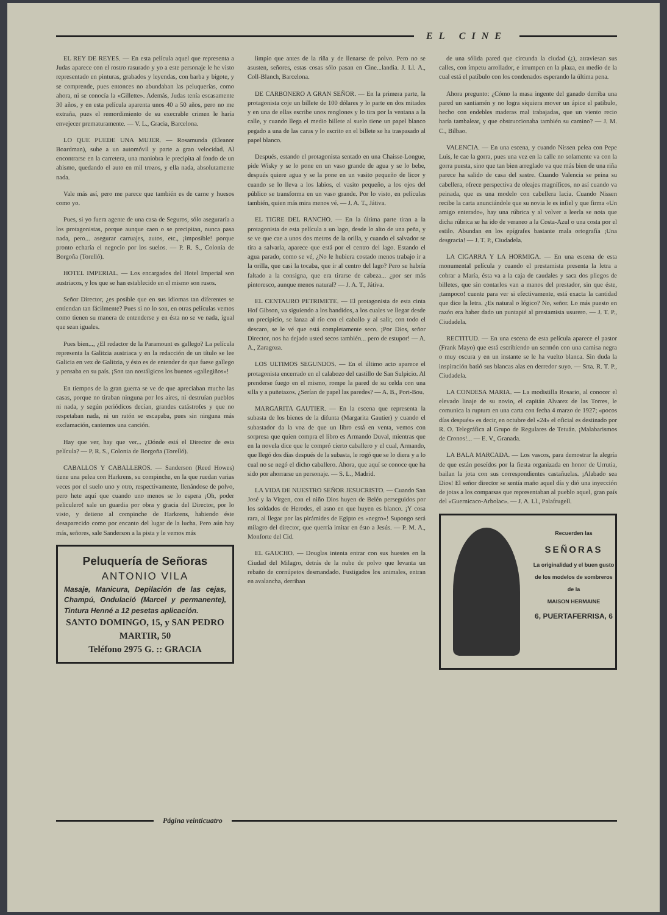EL CINE
EL REY DE REYES. — En esta película aquel que representa a Judas aparece con el rostro rasurado y yo a este personaje le he visto representado en pinturas, grabados y leyendas, con barba y bigote, y se comprende, pues entonces no abundaban las peluquerías, como ahora, ni se conocía la «Gillette». Además, Judas tenía escasamente 30 años, y en esta película aparenta unos 40 a 50 años, pero no me extraña, pues el remordimiento de su execrable crimen le haría envejecer prematuramente. — V. L., Gracia, Barcelona.
LO QUE PUEDE UNA MUJER. — Rosamunda (Eleanor Boardman), sube a un automóvil y parte a gran velocidad. Al encontrarse en la carretera, una maniobra le precipita al fondo de un abismo, quedando el auto en mil trozos, y ella nada, absolutamente nada.
Vale más así, pero me parece que también es de carne y huesos como yo.
Pues, si yo fuera agente de una casa de Seguros, sólo aseguraría a los protagonistas, porque aunque caen o se precipitan, nunca pasa nada, pero... asegurar carruajes, autos, etc., ¡imposible! porque pronto echaría el negocio por los suelos. — P. R. S., Colonia de Borgoña (Torelló).
HOTEL IMPERIAL. — Los encargados del Hotel Imperial son austriacos, y los que se han establecido en el mismo son rusos.
Señor Director, ¿es posible que en sus idiomas tan diferentes se entiendan tan fácilmente? Pues si no lo son, en otras películas vemos como tienen su manera de entenderse y en ésta no se ve nada, igual que sean iguales.
Pues bien..., ¿El redactor de la Paramount es gallego? La película representa la Galitzia austriaca y en la redacción de un título se lee Galicia en vez de Galitzia, y ésto es de entender de que fuese gallego y pensaba en su país. ¡Son tan nostálgicos los buenos «gallegiños»!
En tiempos de la gran guerra se ve de que apreciaban mucho las casas, porque no tiraban ninguna por los aires, ni destruían pueblos ni nada, y según periódicos decían, grandes catástrofes y que no respetaban nada, ni un ratón se escapaba, pues sin ninguna más exclamación, cantemos una canción.
Hay que ver, hay que ver... ¿Dónde está el Director de esta película? — P. R. S., Colonia de Borgoña (Torelló).
CABALLOS Y CABALLEROS. — Sanderson (Reed Howes) tiene una pelea con Harkrens, su compinche, en la que ruedan varias veces por el suelo uno y otro, respectivamente, llenándose de polvo, pero hete aquí que cuando uno menos se lo espera ¡Oh, poder peliculero! sale un guardia por obra y gracia del Director, por lo visto, y detiene al compinche de Harkrens, habiendo éste desaparecido como por encanto del lugar de la lucha. Pero aún hay más, señores, sale Sanderson a la pista y le vemos más
Peluquería de Señoras
ANTONIO VILA
Masaje, Manicura, Depilación de las cejas, Champú, Ondulació (Marcel y permanente), Tintura Henné a 12 pesetas aplicación.
SANTO DOMINGO, 15, y SAN PEDRO MARTIR, 50
Teléfono 2975 G. :: GRACIA
limpio que antes de la riña y de llenarse de polvo. Pero no se asusten, señores, estas cosas sólo pasan en Cine...landia. J. Ll. A., Coll-Blanch, Barcelona.
DE CARBONERO A GRAN SEÑOR. — En la primera parte, la protagonista coje un billete de 100 dólares y lo parte en dos mitades y en una de ellas escribe unos renglones y lo tira por la ventana a la calle, y cuando llega el medio billete al suelo tiene un papel blanco pegado a una de las caras y lo escrito en el billete se ha traspasado al papel blanco.
Después, estando el protagonista sentado en una Chaisse-Longue, pide Wisky y se lo pone en un vaso grande de agua y se lo bebe, después quiere agua y se la pone en un vasito pequeño de licor y cuando se lo lleva a los labios, el vasito pequeño, a los ojos del público se transforma en un vaso grande. Por lo visto, en películas también, quien más mira menos vé. — J. A. T., Játiva.
EL TIGRE DEL RANCHO. — En la última parte tiran a la protagonista de esta película a un lago, desde lo alto de una peña, y se ve que cae a unos dos metros de la orilla, y cuando el salvador se tira a salvarla, aparece que está por el centro del lago. Estando el agua parado, como se vé, ¿No le hubiera costado menos trabajo ir a la orilla, que casi la tocaba, que ir al centro del lago? Pero se habría faltado a la consigna, que era tirarse de cabeza... ¿por ser más pintoresco, aunque menos natural? — J. A. T., Játiva.
EL CENTAURO PETRIMETE. — El protagonista de esta cinta Hof Gibson, va siguiendo a los bandidos, a los cuales ve llegar desde un precipicio, se lanza al río con el caballo y al salir, con todo el descaro, se le vé que está completamente seco. ¡Por Dios, señor Director, nos ha dejado usted secos también... pero de estupor! — A. A., Zaragoza.
LOS ULTIMOS SEGUNDOS. — En el último acto aparece el protagonista encerrado en el calabozo del castillo de San Sulpicio. Al prenderse fuego en el mismo, rompe la pared de su celda con una silla y a puñetazos. ¿Serían de papel las paredes? — A. B., Port-Bou.
MARGARITA GAUTIER. — En la escena que representa la subasta de los bienes de la difunta (Margarita Gautier) y cuando el subastador da la voz de que un libro está en venta, vemos con sorpresa que quien compra el libro es Armando Duval, mientras que en la novela dice que le compró cierto caballero y el cual, Armando, que llegó dos días después de la subasta, le rogó que se lo diera y a lo cual no se negó el dicho caballero. Ahora, que aquí se conoce que ha sido por ahorrarse un personaje. — S. L., Madrid.
LA VIDA DE NUESTRO SEÑOR JESUCRISTO. — Cuando San José y la Virgen, con el niño Dios huyen de Belén perseguidos por los soldados de Herodes, el asno en que huyen es blanco. ¡Y cosa rara, al llegar por las pirámides de Egipto es «negro»! Supongo será milagro del director, que querría imitar en ésto a Jesús. — P. M. A., Monforte del Cid.
EL GAUCHO. — Douglas intenta entrar con sus huestes en la Ciudad del Milagro, detrás de la nube de polvo que levanta un rebaño de cornúpetos desmandado. Fustigados los animales, entran en avalancha, derriban
de una sólida pared que circunda la ciudad (¿), atraviesan sus calles, con ímpetu arrollador, e irrumpen en la plaza, en medio de la cual está el patíbulo con los condenados esperando la última pena.
Ahora pregunto: ¿Cómo la masa ingente del ganado derriba una pared un santiamén y no logra siquiera mover un ápice el patíbulo, hecho con endebles maderas mal trabajadas, que un viento recio haría tambalear, y que obstruccionaba también su camino? — J. M. C., Bilbao.
VALENCIA. — En una escena, y cuando Nissen pelea con Pepe Luis, le cae la gorra, pues una vez en la calle no solamente va con la gorra puesta, sino que tan bien arreglado va que más bien de una riña parece ha salido de casa del sastre. Cuando Valencia se peina su cabellera, ofrece perspectiva de oleajes magníficos, no así cuando va peinada, que es una modelo con cabellera lacia. Cuando Nissen recibe la carta anunciándole que su novia le es infiel y que firma «Un amigo enterado», hay una rúbrica y al volver a leerla se nota que dicha rúbrica se ha ido de veraneo a la Costa-Azul o una costa por el estilo. Abundan en los epígrafes bastante mala ortografía ¡Una desgracia! — J. T. P., Ciudadela.
LA CIGARRA Y LA HORMIGA. — En una escena de esta monumental película y cuando el prestamista presenta la letra a cobrar a María, ésta va a la caja de caudales y saca dos pliegos de billetes, que sin contarlos van a manos del prestador, sin que éste, ¡tampoco! cuente para ver si efectivamente, está exacta la cantidad que dice la letra. ¿Es natural o lógico? No, señor. Lo más puesto en razón era haber dado un puntapié al prestamista usurero. — J. T. P., Ciudadela.
RECTITUD. — En una escena de esta película aparece el pastor (Frank Mayo) que está escribiendo un sermón con una camisa negra o muy oscura y en un instante se le ha vuelto blanca. Sin duda la inspiración batió sus blancas alas en derredor suyo. — Srta. R. T. P., Ciudadela.
LA CONDESA MARIA. — La modistilla Rosario, al conocer el elevado linaje de su novio, el capitán Alvarez de las Torres, le comunica la ruptura en una carta con fecha 4 marzo de 1927; «pocos días después» es decir, en octubre del «24» el oficial es destinado por R. O. Telegráfica al Grupo de Regulares de Tetuán. ¡Malabarismos de Cronos!... — E. V., Granada.
LA BALA MARCADA. — Los vascos, para demostrar la alegría de que están poseídos por la fiesta organizada en honor de Urrutia, bailan la jota con sus correspondientes castañuelas. ¡Alabado sea Dios! El señor director se sentía maño aquel día y dió una inyección de jotas a los comparsas que representaban al pueblo aquel, gran país del «Guernicaco-Arbolac». — J. A. Ll., Palafrugell.
Recuerden las
SEÑORAS
La originalidad y el buen gusto de los modelos de sombreros de la
MAISON HERMAINE
6, PUERTAFERRISA, 6
Página veinticuatro